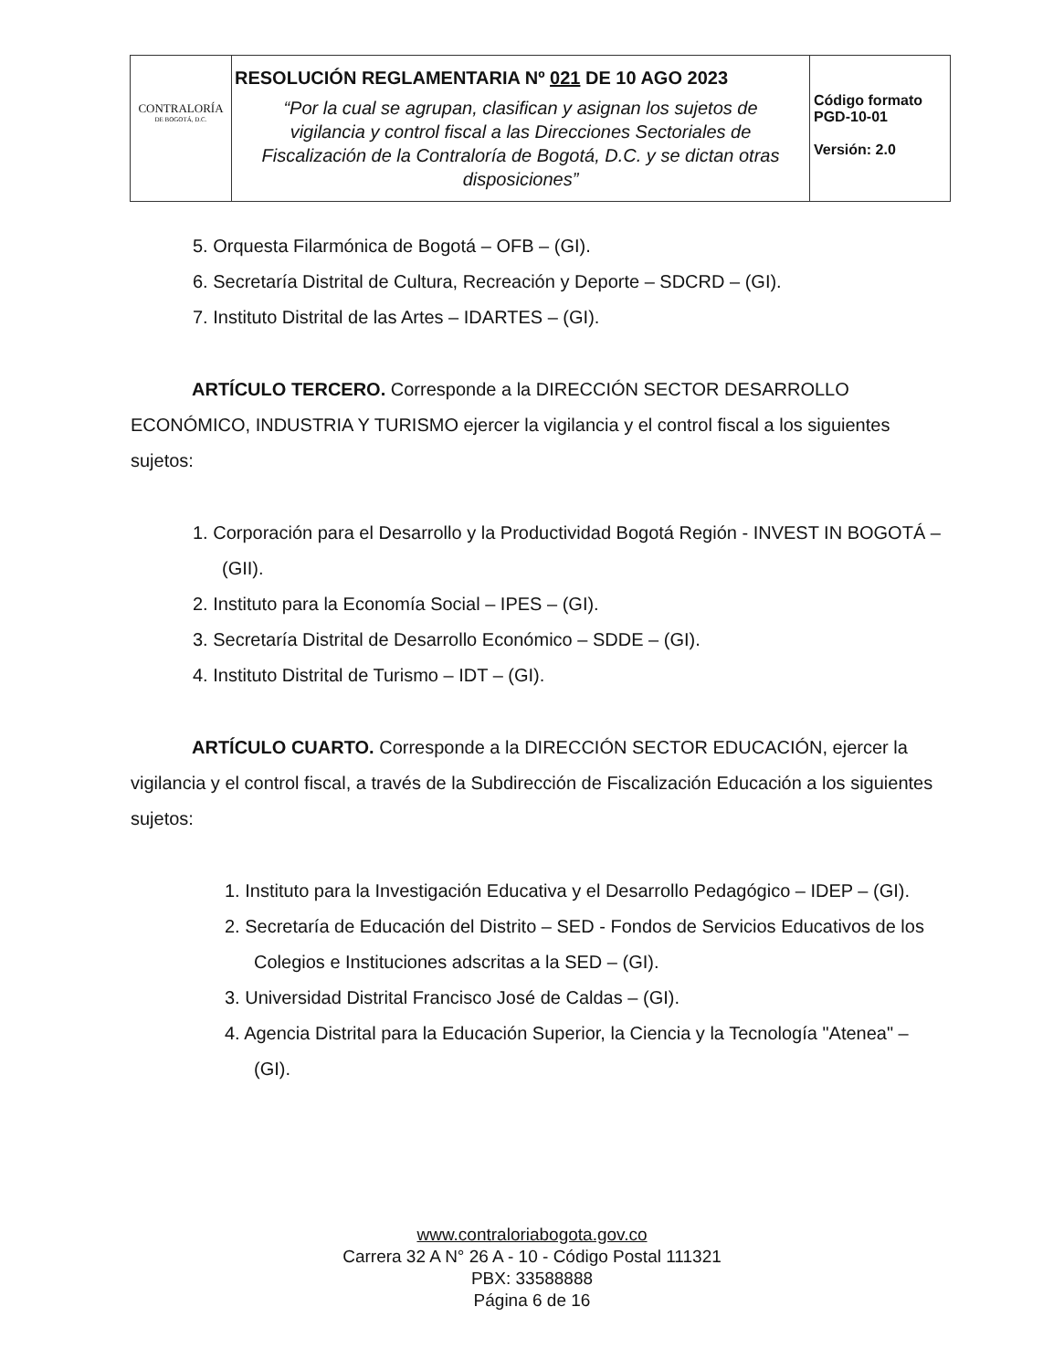| CONTRALORÍA DE BOGOTÁ, D.C. | RESOLUCIÓN REGLAMENTARIA Nº 021 DE 10 AGO 2023 “Por la cual se agrupan, clasifican y asignan los sujetos de vigilancia y control fiscal a las Direcciones Sectoriales de Fiscalización de la Contraloría de Bogotá, D.C. y se dictan otras disposiciones” | Código formato PGD-10-01 Versión: 2.0 |
5. Orquesta Filarmónica de Bogotá – OFB – (GI).
6. Secretaría Distrital de Cultura, Recreación y Deporte – SDCRD – (GI).
7. Instituto Distrital de las Artes – IDARTES – (GI).
ARTÍCULO TERCERO. Corresponde a la DIRECCIÓN SECTOR DESARROLLO ECONÓMICO, INDUSTRIA Y TURISMO ejercer la vigilancia y el control fiscal a los siguientes sujetos:
1. Corporación para el Desarrollo y la Productividad Bogotá Región - INVEST IN BOGOTÁ – (GII).
2. Instituto para la Economía Social – IPES – (GI).
3. Secretaría Distrital de Desarrollo Económico – SDDE – (GI).
4. Instituto Distrital de Turismo – IDT – (GI).
ARTÍCULO CUARTO. Corresponde a la DIRECCIÓN SECTOR EDUCACIÓN, ejercer la vigilancia y el control fiscal, a través de la Subdirección de Fiscalización Educación a los siguientes sujetos:
1. Instituto para la Investigación Educativa y el Desarrollo Pedagógico – IDEP – (GI).
2. Secretaría de Educación del Distrito – SED - Fondos de Servicios Educativos de los Colegios e Instituciones adscritas a la SED – (GI).
3. Universidad Distrital Francisco José de Caldas – (GI).
4. Agencia Distrital para la Educación Superior, la Ciencia y la Tecnología "Atenea" – (GI).
www.contraloriabogota.gov.co
Carrera 32 A N° 26 A - 10 - Código Postal 111321
PBX: 33588888
Página 6 de 16